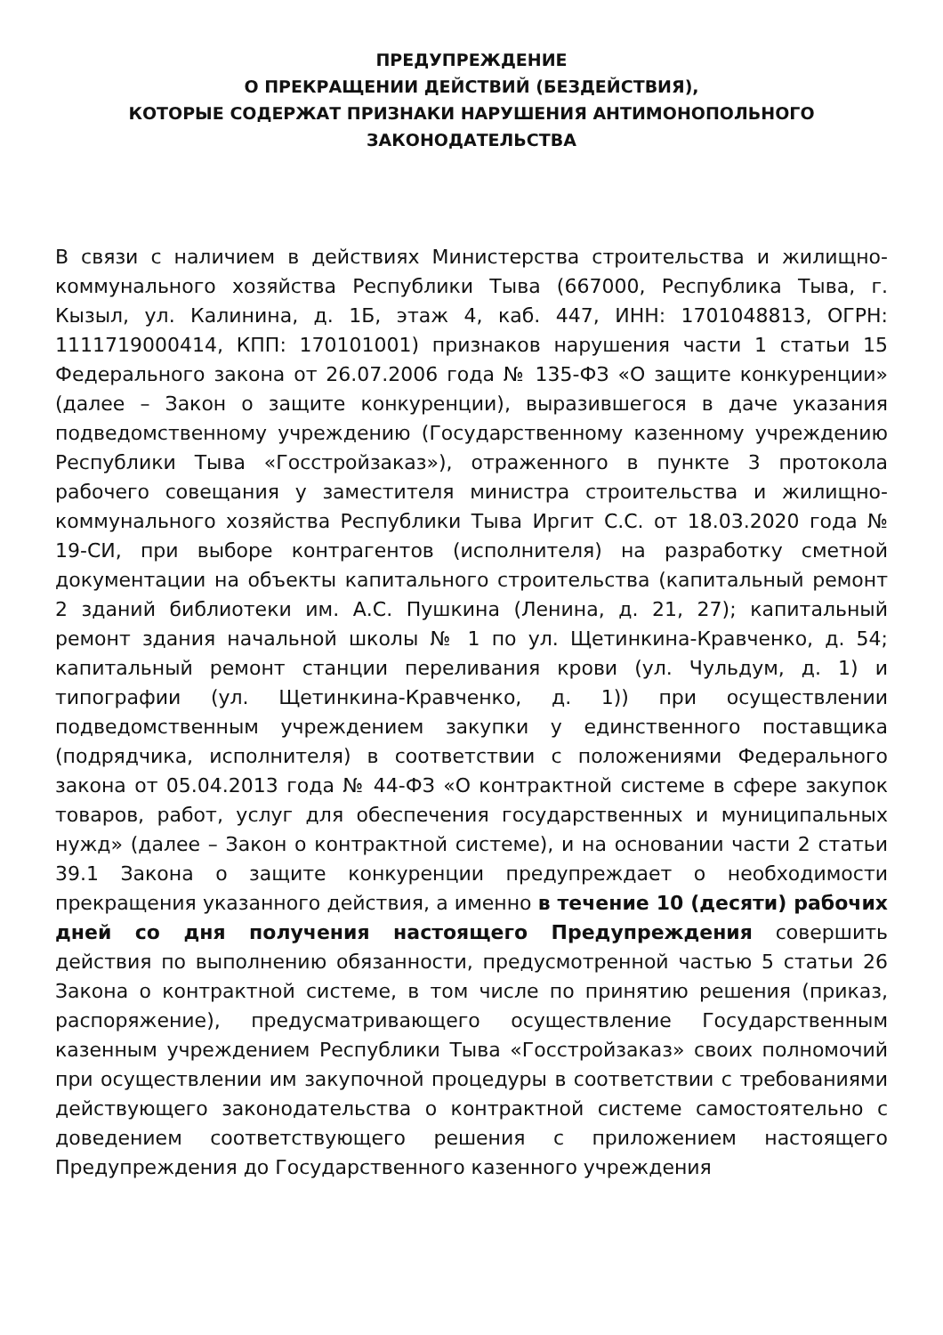ПРЕДУПРЕЖДЕНИЕ
О ПРЕКРАЩЕНИИ ДЕЙСТВИЙ (БЕЗДЕЙСТВИЯ),
КОТОРЫЕ СОДЕРЖАТ ПРИЗНАКИ НАРУШЕНИЯ АНТИМОНОПОЛЬНОГО
ЗАКОНОДАТЕЛЬСТВА
В связи с наличием в действиях Министерства строительства и жилищно-коммунального хозяйства Республики Тыва (667000, Республика Тыва, г. Кызыл, ул. Калинина, д. 1Б, этаж 4, каб. 447, ИНН: 1701048813, ОГРН: 1111719000414, КПП: 170101001) признаков нарушения части 1 статьи 15 Федерального закона от 26.07.2006 года № 135-ФЗ «О защите конкуренции» (далее – Закон о защите конкуренции), выразившегося в даче указания подведомственному учреждению (Государственному казенному учреждению Республики Тыва «Госстройзаказ»), отраженного в пункте 3 протокола рабочего совещания у заместителя министра строительства и жилищно-коммунального хозяйства Республики Тыва Иргит С.С. от 18.03.2020 года № 19-СИ, при выборе контрагентов (исполнителя) на разработку сметной документации на объекты капитального строительства (капитальный ремонт 2 зданий библиотеки им. А.С. Пушкина (Ленина, д. 21, 27); капитальный ремонт здания начальной школы № 1 по ул. Щетинкина-Кравченко, д. 54; капитальный ремонт станции переливания крови (ул. Чульдум, д. 1) и типографии (ул. Щетинкина-Кравченко, д. 1)) при осуществлении подведомственным учреждением закупки у единственного поставщика (подрядчика, исполнителя) в соответствии с положениями Федерального закона от 05.04.2013 года № 44-ФЗ «О контрактной системе в сфере закупок товаров, работ, услуг для обеспечения государственных и муниципальных нужд» (далее – Закон о контрактной системе), и на основании части 2 статьи 39.1 Закона о защите конкуренции предупреждает о необходимости прекращения указанного действия, а именно в течение 10 (десяти) рабочих дней со дня получения настоящего Предупреждения совершить действия по выполнению обязанности, предусмотренной частью 5 статьи 26 Закона о контрактной системе, в том числе по принятию решения (приказ, распоряжение), предусматривающего осуществление Государственным казенным учреждением Республики Тыва «Госстройзаказ» своих полномочий при осуществлении им закупочной процедуры в соответствии с требованиями действующего законодательства о контрактной системе самостоятельно с доведением соответствующего решения с приложением настоящего Предупреждения до Государственного казенного учреждения